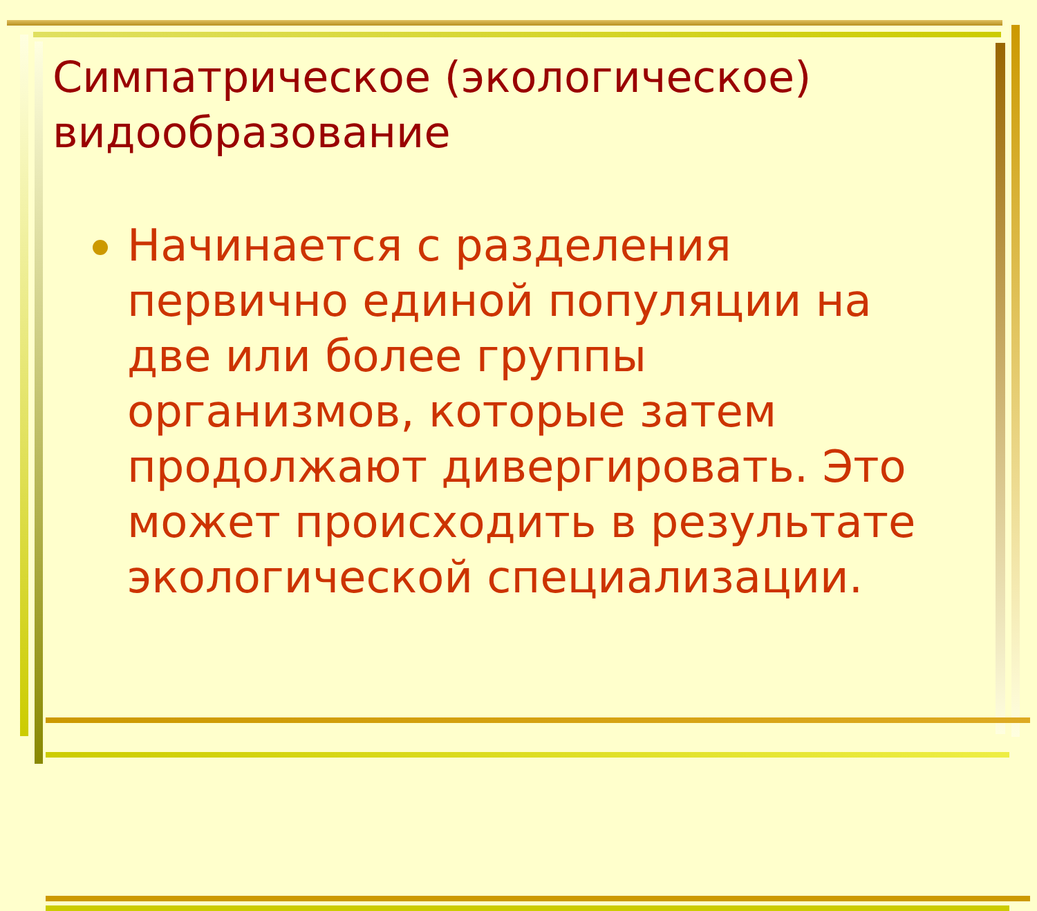Симпатрическое (экологическое) видообразование
Начинается с разделения первично единой популяции на две или более группы организмов, которые затем продолжают дивергировать. Это может происходить в результате экологической специализации.